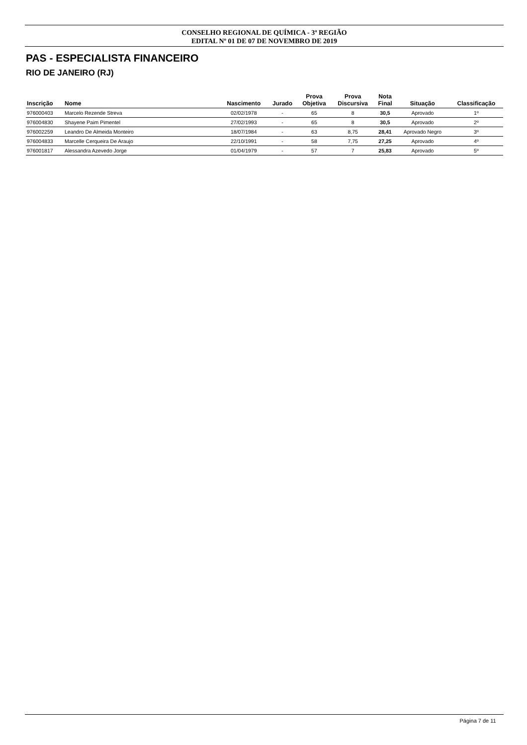CONSELHO REGIONAL DE QUÍMICA - 3ª REGIÃO
EDITAL Nº 01 DE 07 DE NOVEMBRO DE 2019
PAS - ESPECIALISTA FINANCEIRO
RIO DE JANEIRO (RJ)
| Inscrição | Nome | Nascimento | Jurado | Prova Objetiva | Prova Discursiva | Nota Final | Situação | Classificação |
| --- | --- | --- | --- | --- | --- | --- | --- | --- |
| 976000403 | Marcelo Rezende Streva | 02/02/1978 | - | 65 | 8 | 30,5 | Aprovado | 1º |
| 976004830 | Shayene Paim Pimentel | 27/02/1993 | - | 65 | 8 | 30,5 | Aprovado | 2º |
| 976002259 | Leandro De Almeida Monteiro | 18/07/1984 | - | 63 | 8,75 | 28,41 | Aprovado Negro | 3º |
| 976004833 | Marcelle Cerqueira De Araujo | 22/10/1991 | - | 58 | 7,75 | 27,25 | Aprovado | 4º |
| 976001817 | Alessandra Azevedo Jorge | 01/04/1979 | - | 57 | 7 | 25,83 | Aprovado | 5º |
Página 7 de 11